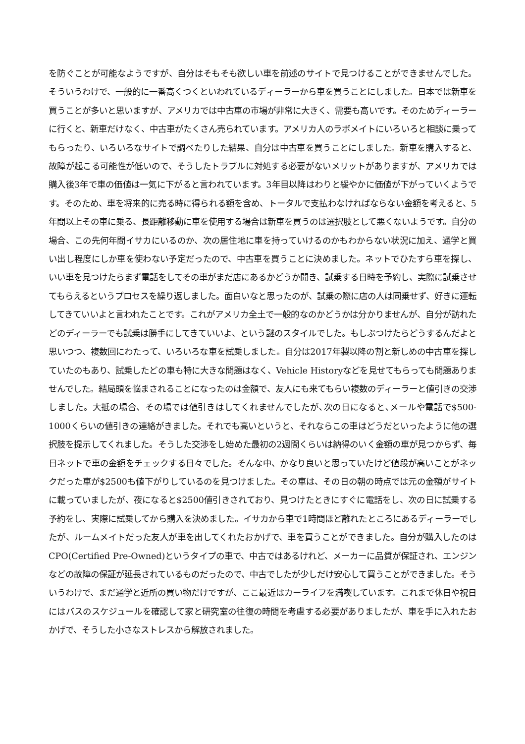を防ぐことが可能なようですが、自分はそもそも欲しい車を前述のサイトで見つけることができませんでした。そういうわけで、一般的に一番高くつくといわれているディーラーから車を買うことにしました。日本では新車を買うことが多いと思いますが、アメリカでは中古車の市場が非常に大きく、需要も高いです。そのためディーラーに行くと、新車だけなく、中古車がたくさん売られています。アメリカ人のラボメイトにいろいろと相談に乗ってもらったり、いろいろなサイトで調べたりした結果、自分は中古車を買うことにしました。新車を購入すると、故障が起こる可能性が低いので、そうしたトラブルに対処する必要がないメリットがありますが、アメリカでは購入後3年で車の価値は一気に下がると言われています。3年目以降はわりと緩やかに価値が下がっていくようです。そのため、車を将来的に売る時に得られる額を含め、トータルで支払わなければならない金額を考えると、5年間以上その車に乗る、長距離移動に車を使用する場合は新車を買うのは選択肢として悪くないようです。自分の場合、この先何年間イサカにいるのか、次の居住地に車を持っていけるのかもわからない状況に加え、通学と買い出し程度にしか車を使わない予定だったので、中古車を買うことに決めました。ネットでひたすら車を探し、いい車を見つけたらまず電話をしてその車がまだ店にあるかどうか聞き、試乗する日時を予約し、実際に試乗させてもらえるというプロセスを繰り返しました。面白いなと思ったのが、試乗の際に店の人は同乗せず、好きに運転してきていいよと言われたことです。これがアメリカ全土で一般的なのかどうかは分かりませんが、自分が訪れたどのディーラーでも試乗は勝手にしてきていいよ、という謎のスタイルでした。もしぶつけたらどうするんだよと思いつつ、複数回にわたって、いろいろな車を試乗しました。自分は2017年製以降の割と新しめの中古車を探していたのもあり、試乗したどの車も特に大きな問題はなく、Vehicle Historyなどを見せてもらっても問題ありませんでした。結局頭を悩まされることになったのは金額で、友人にも来てもらい複数のディーラーと値引きの交渉しました。大抵の場合、その場では値引きはしてくれませんでしたが､次の日になると､メールや電話で$500-1000くらいの値引きの連絡がきました。それでも高いというと、それならこの車はどうだといったように他の選択肢を提示してくれました。そうした交渉をし始めた最初の2週間くらいは納得のいく金額の車が見つからず、毎日ネットで車の金額をチェックする日々でした。そんな中、かなり良いと思っていたけど値段が高いことがネックだった車が$2500も値下がりしているのを見つけました。その車は、その日の朝の時点では元の金額がサイトに載っていましたが、夜になると$2500値引きされており、見つけたときにすぐに電話をし、次の日に試乗する予約をし、実際に試乗してから購入を決めました。イサカから車で1時間ほど離れたところにあるディーラーでしたが、ルームメイトだった友人が車を出してくれたおかげで、車を買うことができました。自分が購入したのはCPO(Certified Pre-Owned)というタイプの車で、中古ではあるけれど、メーカーに品質が保証され、エンジンなどの故障の保証が延長されているものだったので、中古でしたが少しだけ安心して買うことができました。そういうわけで、まだ通学と近所の買い物だけですが、ここ最近はカーライフを満喫しています。これまで休日や祝日にはバスのスケジュールを確認して家と研究室の往復の時間を考慮する必要がありましたが、車を手に入れたおかげで、そうした小さなストレスから解放されました。